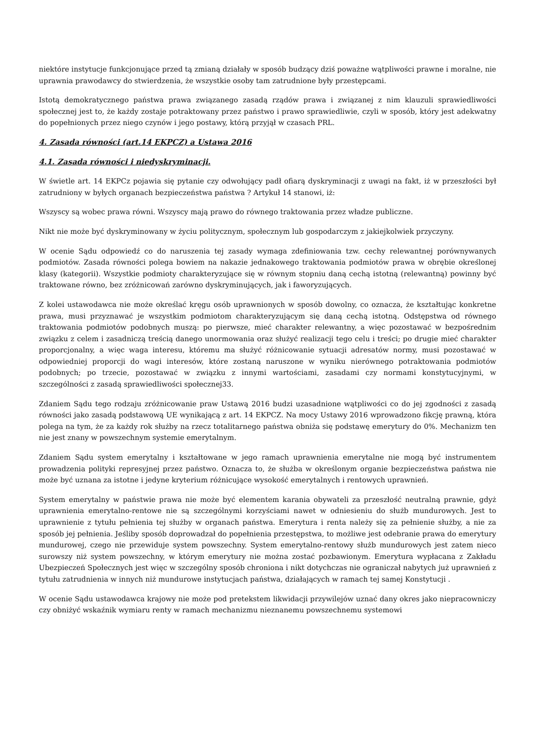niektóre instytucje funkcjonujące przed tą zmianą działały w sposób budzący dziś poważne wątpliwości prawne i moralne, nie uprawnia prawodawcy do stwierdzenia, że wszystkie osoby tam zatrudnione były przestępcami.
Istotą demokratycznego państwa prawa związanego zasadą rządów prawa i związanej z nim klauzuli sprawiedliwości społecznej jest to, że każdy zostaje potraktowany przez państwo i prawo sprawiedliwie, czyli w sposób, który jest adekwatny do popełnionych przez niego czynów i jego postawy, którą przyjął w czasach PRL.
4. Zasada równości (art.14 EKPCZ) a Ustawa 2016
4.1. Zasada równości i niedyskryminacji.
W świetle art. 14 EKPCz pojawia się pytanie czy odwołujący padł ofiarą dyskryminacji z uwagi na fakt, iż w przeszłości był zatrudniony w byłych organach bezpieczeństwa państwa ? Artykuł 14 stanowi, iż:
Wszyscy są wobec prawa równi. Wszyscy mają prawo do równego traktowania przez władze publiczne.
Nikt nie może być dyskryminowany w życiu politycznym, społecznym lub gospodarczym z jakiejkolwiek przyczyny.
W ocenie Sądu odpowiedź co do naruszenia tej zasady wymaga zdefiniowania tzw. cechy relewantnej porównywanych podmiotów. Zasada równości polega bowiem na nakazie jednakowego traktowania podmiotów prawa w obrębie określonej klasy (kategorii). Wszystkie podmioty charakteryzujące się w równym stopniu daną cechą istotną (relewantną) powinny być traktowane równo, bez zróżnicowań zarówno dyskryminujących, jak i faworyzujących.
Z kolei ustawodawca nie może określać kręgu osób uprawnionych w sposób dowolny, co oznacza, że kształtując konkretne prawa, musi przyznawać je wszystkim podmiotom charakteryzującym się daną cechą istotną. Odstępstwa od równego traktowania podmiotów podobnych muszą: po pierwsze, mieć charakter relewantny, a więc pozostawać w bezpośrednim związku z celem i zasadniczą treścią danego unormowania oraz służyć realizacji tego celu i treści; po drugie mieć charakter proporcjonalny, a więc waga interesu, któremu ma służyć różnicowanie sytuacji adresatów normy, musi pozostawać w odpowiedniej proporcji do wagi interesów, które zostaną naruszone w wyniku nierównego potraktowania podmiotów podobnych; po trzecie, pozostawać w związku z innymi wartościami, zasadami czy normami konstytucyjnymi, w szczególności z zasadą sprawiedliwości społecznej33.
Zdaniem Sądu tego rodzaju zróżnicowanie praw Ustawą 2016 budzi uzasadnione wątpliwości co do jej zgodności z zasadą równości jako zasadą podstawową UE wynikającą z art. 14 EKPCZ. Na mocy Ustawy 2016 wprowadzono fikcję prawną, która polega na tym, że za każdy rok służby na rzecz totalitarnego państwa obniża się podstawę emerytury do 0%. Mechanizm ten nie jest znany w powszechnym systemie emerytalnym.
Zdaniem Sądu system emerytalny i kształtowane w jego ramach uprawnienia emerytalne nie mogą być instrumentem prowadzenia polityki represyjnej przez państwo. Oznacza to, że służba w określonym organie bezpieczeństwa państwa nie może być uznana za istotne i jedyne kryterium różnicujące wysokość emerytalnych i rentowych uprawnień.
System emerytalny w państwie prawa nie może być elementem karania obywateli za przeszłość neutralną prawnie, gdyż uprawnienia emerytalno-rentowe nie są szczególnymi korzyściami nawet w odniesieniu do służb mundurowych. Jest to uprawnienie z tytułu pełnienia tej służby w organach państwa. Emerytura i renta należy się za pełnienie służby, a nie za sposób jej pełnienia. Jeśliby sposób doprowadzał do popełnienia przestępstwa, to możliwe jest odebranie prawa do emerytury mundurowej, czego nie przewiduje system powszechny. System emerytalno-rentowy służb mundurowych jest zatem nieco surowszy niż system powszechny, w którym emerytury nie można zostać pozbawionym. Emerytura wypłacana z Zakładu Ubezpieczeń Społecznych jest więc w szczególny sposób chroniona i nikt dotychczas nie ograniczał nabytych już uprawnień z tytułu zatrudnienia w innych niż mundurowe instytucjach państwa, działających w ramach tej samej Konstytucji .
W ocenie Sądu ustawodawca krajowy nie może pod pretekstem likwidacji przywilejów uznać dany okres jako niepracowniczy czy obniżyć wskaźnik wymiaru renty w ramach mechanizmu nieznanemu powszechnemu systemowi